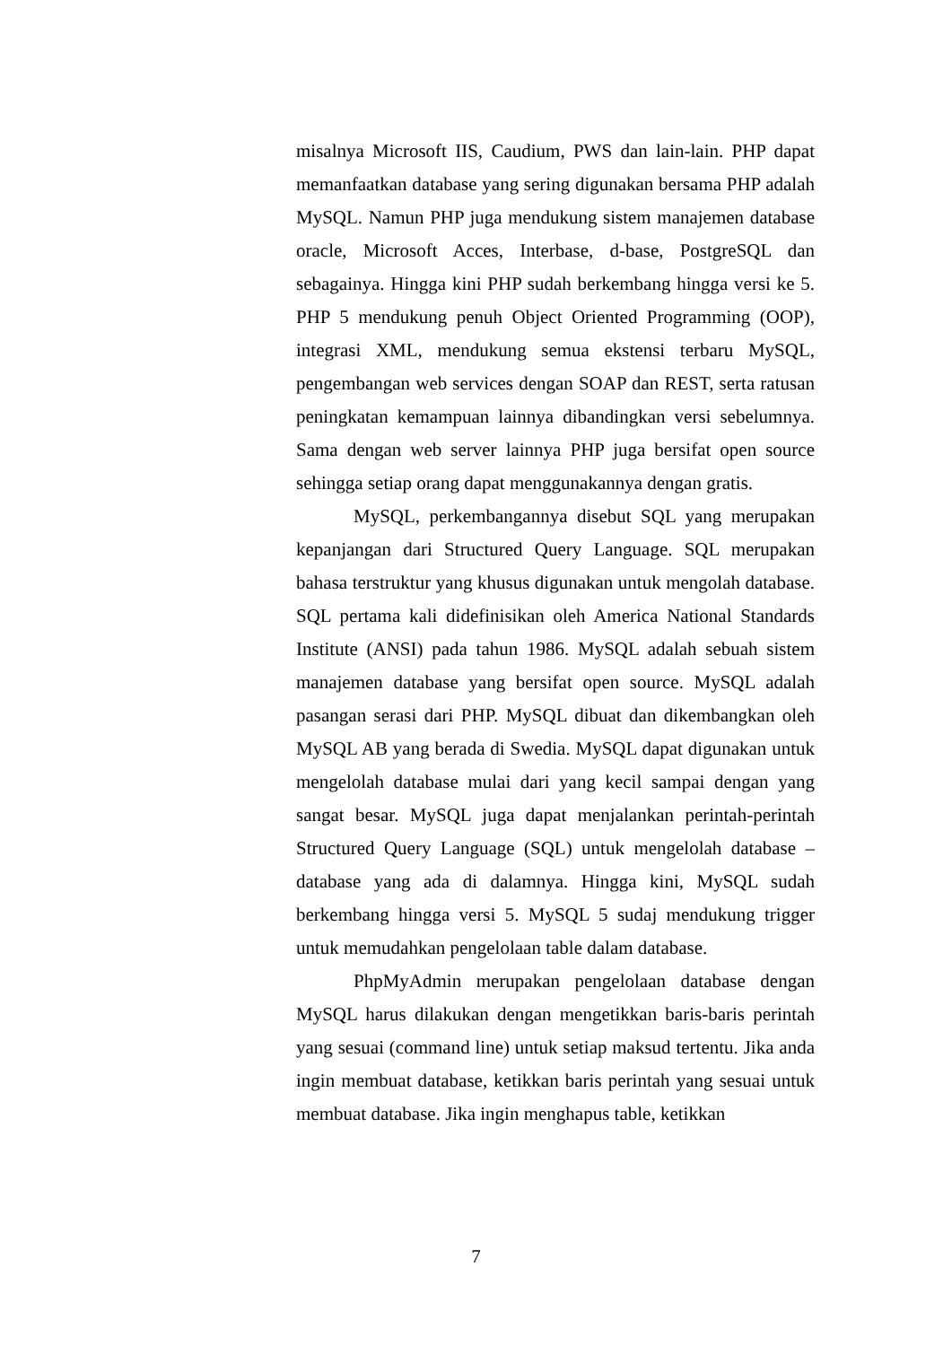misalnya Microsoft IIS, Caudium, PWS dan lain-lain. PHP dapat memanfaatkan database yang sering digunakan bersama PHP adalah MySQL. Namun PHP juga mendukung sistem manajemen database oracle, Microsoft Acces, Interbase, d-base, PostgreSQL dan sebagainya. Hingga kini PHP sudah berkembang hingga versi ke 5. PHP 5 mendukung penuh Object Oriented Programming (OOP), integrasi XML, mendukung semua ekstensi terbaru MySQL, pengembangan web services dengan SOAP dan REST, serta ratusan peningkatan kemampuan lainnya dibandingkan versi sebelumnya. Sama dengan web server lainnya PHP juga bersifat open source sehingga setiap orang dapat menggunakannya dengan gratis.
MySQL, perkembangannya disebut SQL yang merupakan kepanjangan dari Structured Query Language. SQL merupakan bahasa terstruktur yang khusus digunakan untuk mengolah database. SQL pertama kali didefinisikan oleh America National Standards Institute (ANSI) pada tahun 1986. MySQL adalah sebuah sistem manajemen database yang bersifat open source. MySQL adalah pasangan serasi dari PHP. MySQL dibuat dan dikembangkan oleh MySQL AB yang berada di Swedia. MySQL dapat digunakan untuk mengelolah database mulai dari yang kecil sampai dengan yang sangat besar. MySQL juga dapat menjalankan perintah-perintah Structured Query Language (SQL) untuk mengelolah database –database yang ada di dalamnya. Hingga kini, MySQL sudah berkembang hingga versi 5. MySQL 5 sudaj mendukung trigger untuk memudahkan pengelolaan table dalam database.
PhpMyAdmin merupakan pengelolaan database dengan MySQL harus dilakukan dengan mengetikkan baris-baris perintah yang sesuai (command line) untuk setiap maksud tertentu. Jika anda ingin membuat database, ketikkan baris perintah yang sesuai untuk membuat database. Jika ingin menghapus table, ketikkan
7